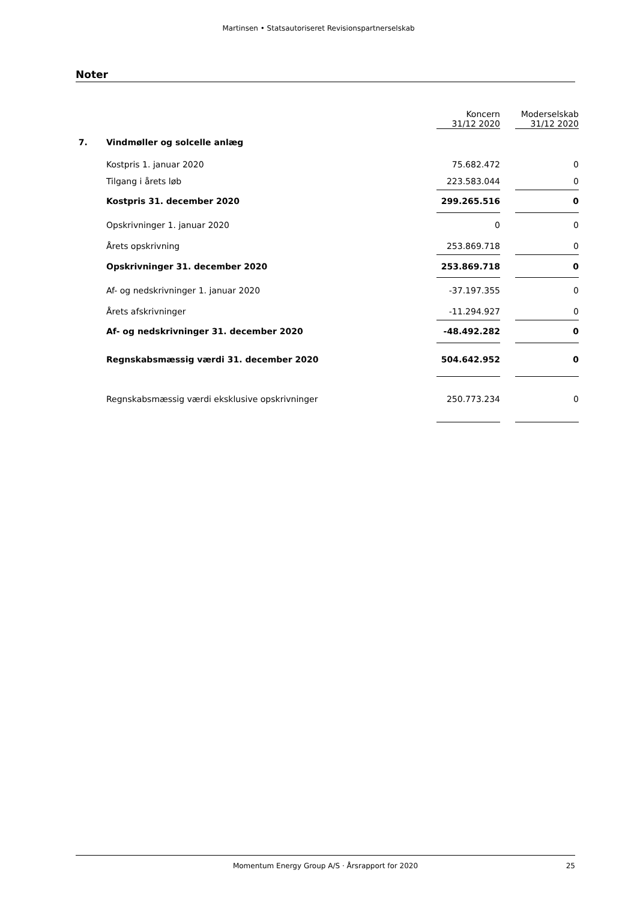Martinsen • Statsautoriseret Revisionspartnerselskab
Noter
| | | Koncern 31/12 2020 | | Moderselskab 31/12 2020 |
| --- | --- | --- | --- | --- |
| 7. | Vindmøller og solcelle anlæg | | | |
| | Kostpris 1. januar 2020 | 75.682.472 | | 0 |
| | Tilgang i årets løb | 223.583.044 | | 0 |
| | Kostpris 31. december 2020 | 299.265.516 | | 0 |
| | Opskrivninger 1. januar 2020 | 0 | | 0 |
| | Årets opskrivning | 253.869.718 | | 0 |
| | Opskrivninger 31. december 2020 | 253.869.718 | | 0 |
| | Af- og nedskrivninger 1. januar 2020 | -37.197.355 | | 0 |
| | Årets afskrivninger | -11.294.927 | | 0 |
| | Af- og nedskrivninger 31. december 2020 | -48.492.282 | | 0 |
| | Regnskabsmæssig værdi 31. december 2020 | 504.642.952 | | 0 |
| | Regnskabsmæssig værdi eksklusive opskrivninger | 250.773.234 | | 0 |
Momentum Energy Group A/S · Årsrapport for 2020 25